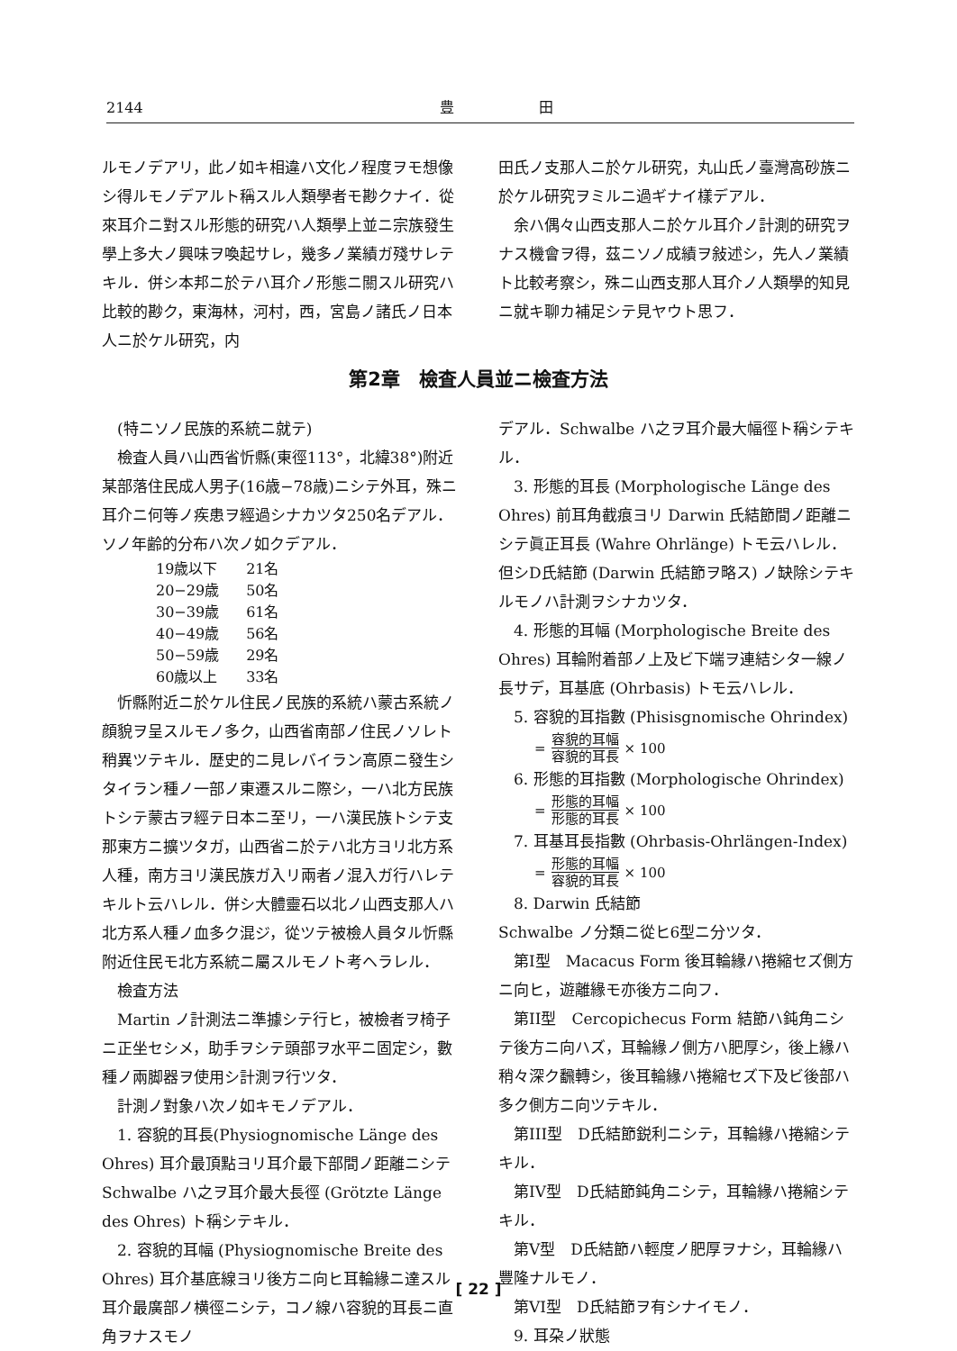2144 豊 田
ルモノデアリ，此ノ如キ相違ハ文化ノ程度ヲモ想像シ得ルモノデアルト稱スル人類學者モ尠クナイ．從來耳介ニ對スル形態的研究ハ人類學上並ニ宗族發生學上多大ノ興味ヲ喚起サレ，幾多ノ業績ガ殘サレテキル．併シ本邦ニ於テハ耳介ノ形態ニ關スル研究ハ比較的尠ク，東海林，河村，西，宮島ノ諸氏ノ日本人ニ於ケル研究，内
田氏ノ支那人ニ於ケル研究，丸山氏ノ臺灣高砂族ニ於ケル研究ヲミルニ過ギナイ樣デアル．
余ハ偶々山西支那人ニ於ケル耳介ノ計測的研究ヲナス機會ヲ得，茲ニソノ成績ヲ敍述シ，先人ノ業績ト比較考察シ，殊ニ山西支那人耳介ノ人類學的知見ニ就キ聊カ補足シテ見ヤウト思フ．
第2章　檢査人員並ニ檢査方法
(特ニソノ民族的系統ニ就テ)
檢査人員ハ山西省忻縣(東徑113°，北緯38°)附近某部落住民成人男子(16歳−78歳)ニシテ外耳，殊ニ耳介ニ何等ノ疾患ヲ經過シナカツタ250名デアル．ソノ年齢的分布ハ次ノ如クデアル．
| 19歳以下 | 21名 |
| 20−29歳 | 50名 |
| 30−39歳 | 61名 |
| 40−49歳 | 56名 |
| 50−59歳 | 29名 |
| 60歳以上 | 33名 |
忻縣附近ニ於ケル住民ノ民族的系統ハ蒙古系統ノ顔貌ヲ呈スルモノ多ク，山西省南部ノ住民ノソレト稍異ツテキル．歴史的ニ見レバイラン高原ニ發生シタイラン種ノ一部ノ東遷スルニ際シ，一ハ北方民族トシテ蒙古ヲ經テ日本ニ至リ，一ハ漢民族トシテ支那東方ニ擴ツタガ，山西省ニ於テハ北方ヨリ北方系人種，南方ヨリ漢民族ガ入リ兩者ノ混入ガ行ハレテキルト云ハレル．併シ大體靈石以北ノ山西支那人ハ北方系人種ノ血多ク混ジ，從ツテ被檢人員タル忻縣附近住民モ北方系統ニ屬スルモノト考ヘラレル．
檢査方法
Martin ノ計測法ニ準據シテ行ヒ，被檢者ヲ椅子ニ正坐セシメ，助手ヲシテ頭部ヲ水平ニ固定シ，數種ノ兩脚器ヲ使用シ計測ヲ行ツタ．
計測ノ對象ハ次ノ如キモノデアル．
1. 容貌的耳長(Physiognomische Länge des Ohres) 耳介最頂點ヨリ耳介最下部間ノ距離ニシテ Schwalbe ハ之ヲ耳介最大長徑 (Grötzte Länge des Ohres) ト稱シテキル．
2. 容貌的耳幅 (Physiognomische Breite des Ohres) 耳介基底線ヨリ後方ニ向ヒ耳輪緣ニ達スル耳介最廣部ノ横徑ニシテ，コノ線ハ容貌的耳長ニ直角ヲナスモノ
デアル．Schwalbe ハ之ヲ耳介最大幅徑ト稱シテキル．
3. 形態的耳長 (Morphologische Länge des Ohres) 前耳角截痕ヨリ Darwin 氏結節間ノ距離ニシテ眞正耳長 (Wahre Ohrlänge) トモ云ハレル．但シD氏結節 (Darwin 氏結節ヲ略ス) ノ缺除シテキルモノハ計測ヲシナカツタ．
4. 形態的耳幅 (Morphologische Breite des Ohres) 耳輪附着部ノ上及ビ下端ヲ連結シタ一線ノ長サデ，耳基底 (Ohrbasis) トモ云ハレル．
5. 容貌的耳指數 (Phisisgnomische Ohrindex)
= 容貌的耳幅 容貌的耳長 × 100
6. 形態的耳指數 (Morphologische Ohrindex)
= 形態的耳幅 形態的耳長 × 100
7. 耳基耳長指數 (Ohrbasis-Ohrlängen-Index)
= 形態的耳幅 容貌的耳長 × 100
8. Darwin 氏結節
Schwalbe ノ分類ニ從ヒ6型ニ分ツタ．
第I型　Macacus Form 後耳輪緣ハ捲縮セズ側方ニ向ヒ，遊離緣モ亦後方ニ向フ．
第II型　Cercopichecus Form 結節ハ鈍角ニシテ後方ニ向ハズ，耳輪緣ノ側方ハ肥厚シ，後上緣ハ稍々深ク飜轉シ，後耳輪緣ハ捲縮セズ下及ビ後部ハ多ク側方ニ向ツテキル．
第III型　D氏結節鋭利ニシテ，耳輪緣ハ捲縮シテキル．
第IV型　D氏結節鈍角ニシテ，耳輪緣ハ捲縮シテキル．
第V型　D氏結節ハ輕度ノ肥厚ヲナシ，耳輪緣ハ豐隆ナルモノ．
第VI型　D氏結節ヲ有シナイモノ．
9. 耳朶ノ狀態
[ 22 ]